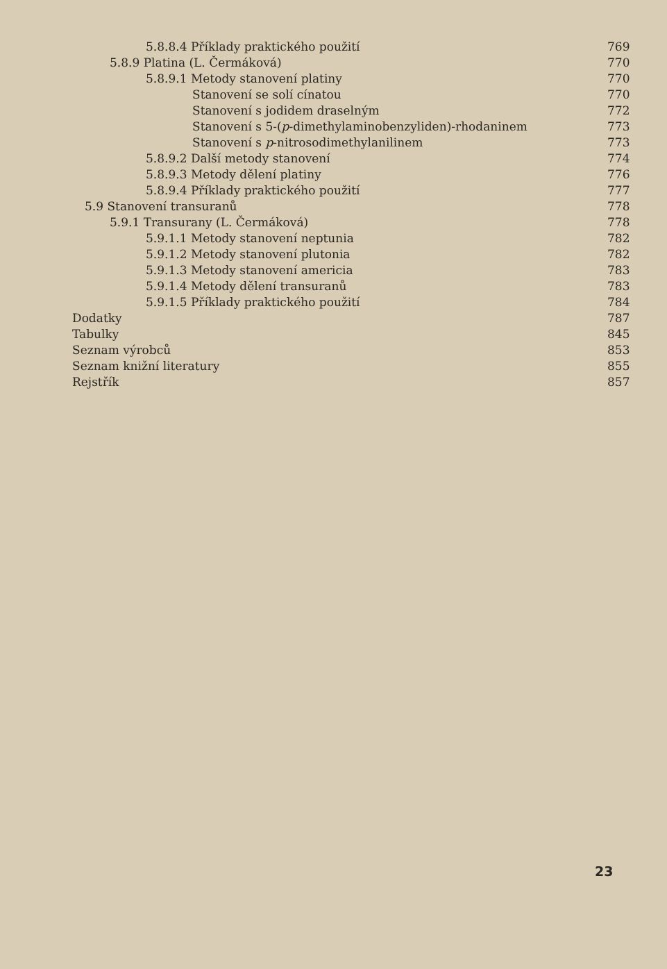5.8.8.4 Příklady praktického použití 769
5.8.9 Platina (L. Čermáková) 770
5.8.9.1 Metody stanovení platiny 770
Stanovení se solí cínatou 770
Stanovení s jodidem draselným 772
Stanovení s 5-(p-dimethylaminobenzyliden)-rhodaninem 773
Stanovení s p-nitrosodimethylanilinem 773
5.8.9.2 Další metody stanovení 774
5.8.9.3 Metody dělení platiny 776
5.8.9.4 Příklady praktického použití 777
5.9 Stanovení transuranů 778
5.9.1 Transurany (L. Čermáková) 778
5.9.1.1 Metody stanovení neptunia 782
5.9.1.2 Metody stanovení plutonia 782
5.9.1.3 Metody stanovení americia 783
5.9.1.4 Metody dělení transuranů 783
5.9.1.5 Příklady praktického použití 784
Dodatky 787
Tabulky 845
Seznam výrobců 853
Seznam knižní literatury 855
Rejstřík 857
23